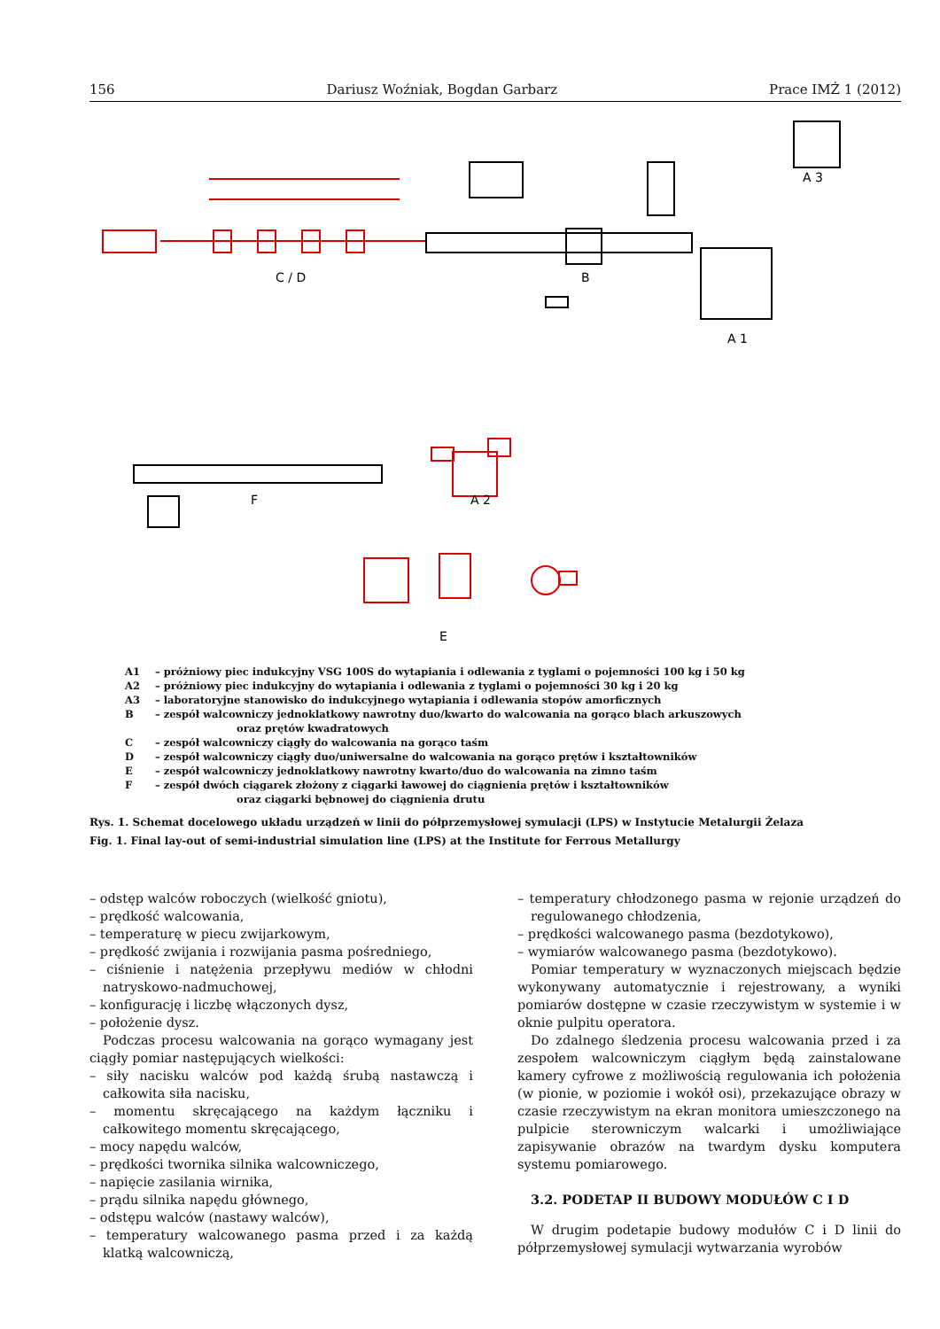156 Dariusz Woźniak, Bogdan Garbarz Prace IMŻ 1 (2012)
C / D
B
A 3
A 1
F
A 2
E
A1 – próżniowy piec indukcyjny VSG 100S do wytapiania i odlewania z tyglami o pojemności 100 kg i 50 kg
A2 – próżniowy piec indukcyjny do wytapiania i odlewania z tyglami o pojemności 30 kg i 20 kg
A3 – laboratoryjne stanowisko do indukcyjnego wytapiania i odlewania stopów amorficznych
B – zespół walcowniczy jednoklatkowy nawrotny duo/kwarto do walcowania na gorąco blach arkuszowych
oraz prętów kwadratowych
C – zespół walcowniczy ciągły do walcowania na gorąco taśm
D – zespół walcowniczy ciągły duo/uniwersalne do walcowania na gorąco prętów i kształtowników
E – zespół walcowniczy jednoklatkowy nawrotny kwarto/duo do walcowania na zimno taśm
F – zespół dwóch ciągarek złożony z ciągarki ławowej do ciągnienia prętów i kształtowników
oraz ciągarki bębnowej do ciągnienia drutu
Rys. 1. Schemat docelowego układu urządzeń w linii do półprzemysłowej symulacji (LPS) w Instytucie Metalurgii Żelaza
Fig. 1. Final lay-out of semi-industrial simulation line (LPS) at the Institute for Ferrous Metallurgy
– odstęp walców roboczych (wielkość gniotu),
– prędkość walcowania,
– temperaturę w piecu zwijarkowym,
– prędkość zwijania i rozwijania pasma pośredniego,
– ciśnienie i natężenia przepływu mediów w chłodni natryskowo-nadmuchowej,
– konfigurację i liczbę włączonych dysz,
– położenie dysz.
Podczas procesu walcowania na gorąco wymagany jest ciągły pomiar następujących wielkości:
– siły nacisku walców pod każdą śrubą nastawczą i całkowita siła nacisku,
– momentu skręcającego na każdym łączniku i całkowitego momentu skręcającego,
– mocy napędu walców,
– prędkości twornika silnika walcowniczego,
– napięcie zasilania wirnika,
– prądu silnika napędu głównego,
– odstępu walców (nastawy walców),
– temperatury walcowanego pasma przed i za każdą klatką walcowniczą,
– temperatury chłodzonego pasma w rejonie urządzeń do regulowanego chłodzenia,
– prędkości walcowanego pasma (bezdotykowo),
– wymiarów walcowanego pasma (bezdotykowo).
Pomiar temperatury w wyznaczonych miejscach będzie wykonywany automatycznie i rejestrowany, a wyniki pomiarów dostępne w czasie rzeczywistym w systemie i w oknie pulpitu operatora.
Do zdalnego śledzenia procesu walcowania przed i za zespołem walcowniczym ciągłym będą zainstalowane kamery cyfrowe z możliwością regulowania ich położenia (w pionie, w poziomie i wokół osi), przekazujące obrazy w czasie rzeczywistym na ekran monitora umieszczonego na pulpicie sterowniczym walcarki i umożliwiające zapisywanie obrazów na twardym dysku komputera systemu pomiarowego.
3.2. PODETAP II BUDOWY MODUŁÓW C I D
W drugim podetapie budowy modułów C i D linii do półprzemysłowej symulacji wytwarzania wyrobów